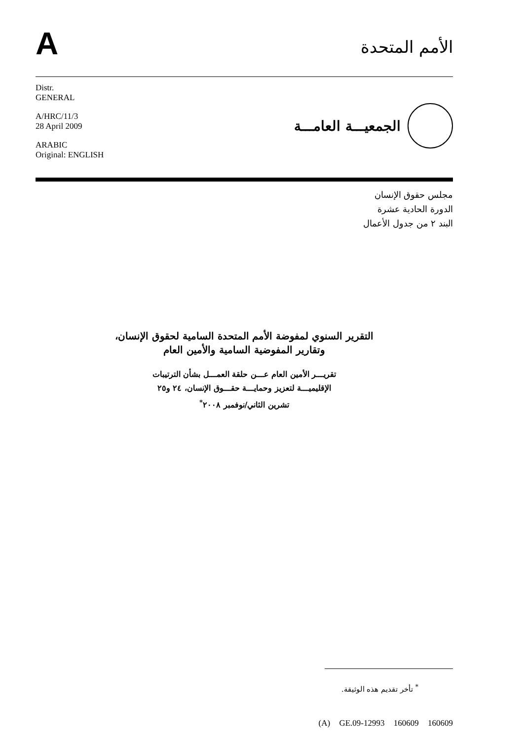A
الأمم المتحدة
Distr.
GENERAL
A/HRC/11/3
28 April 2009
ARABIC
Original: ENGLISH
الجمعيـــة العامـــة
مجلس حقوق الإنسان
الدورة الحادية عشرة
البند ٢ من جدول الأعمال
التقرير السنوي لمفوضة الأمم المتحدة السامية لحقوق الإنسان،
وتقارير المفوضية السامية والأمين العام
تقريـــر الأمين العام عـــن حلقة العمـــل بشأن الترتيبات
الإقليميـــة لتعزيز وحمايـــة حقـــوق الإنسان، ٢٤ و٢٥
تشرين الثاني/نوفمبر ٢٠٠٨<sup>*</sup>
<sup>*</sup> تأخر تقديم هذه الوثيقة.
(A) GE.09-12993 160609 160609